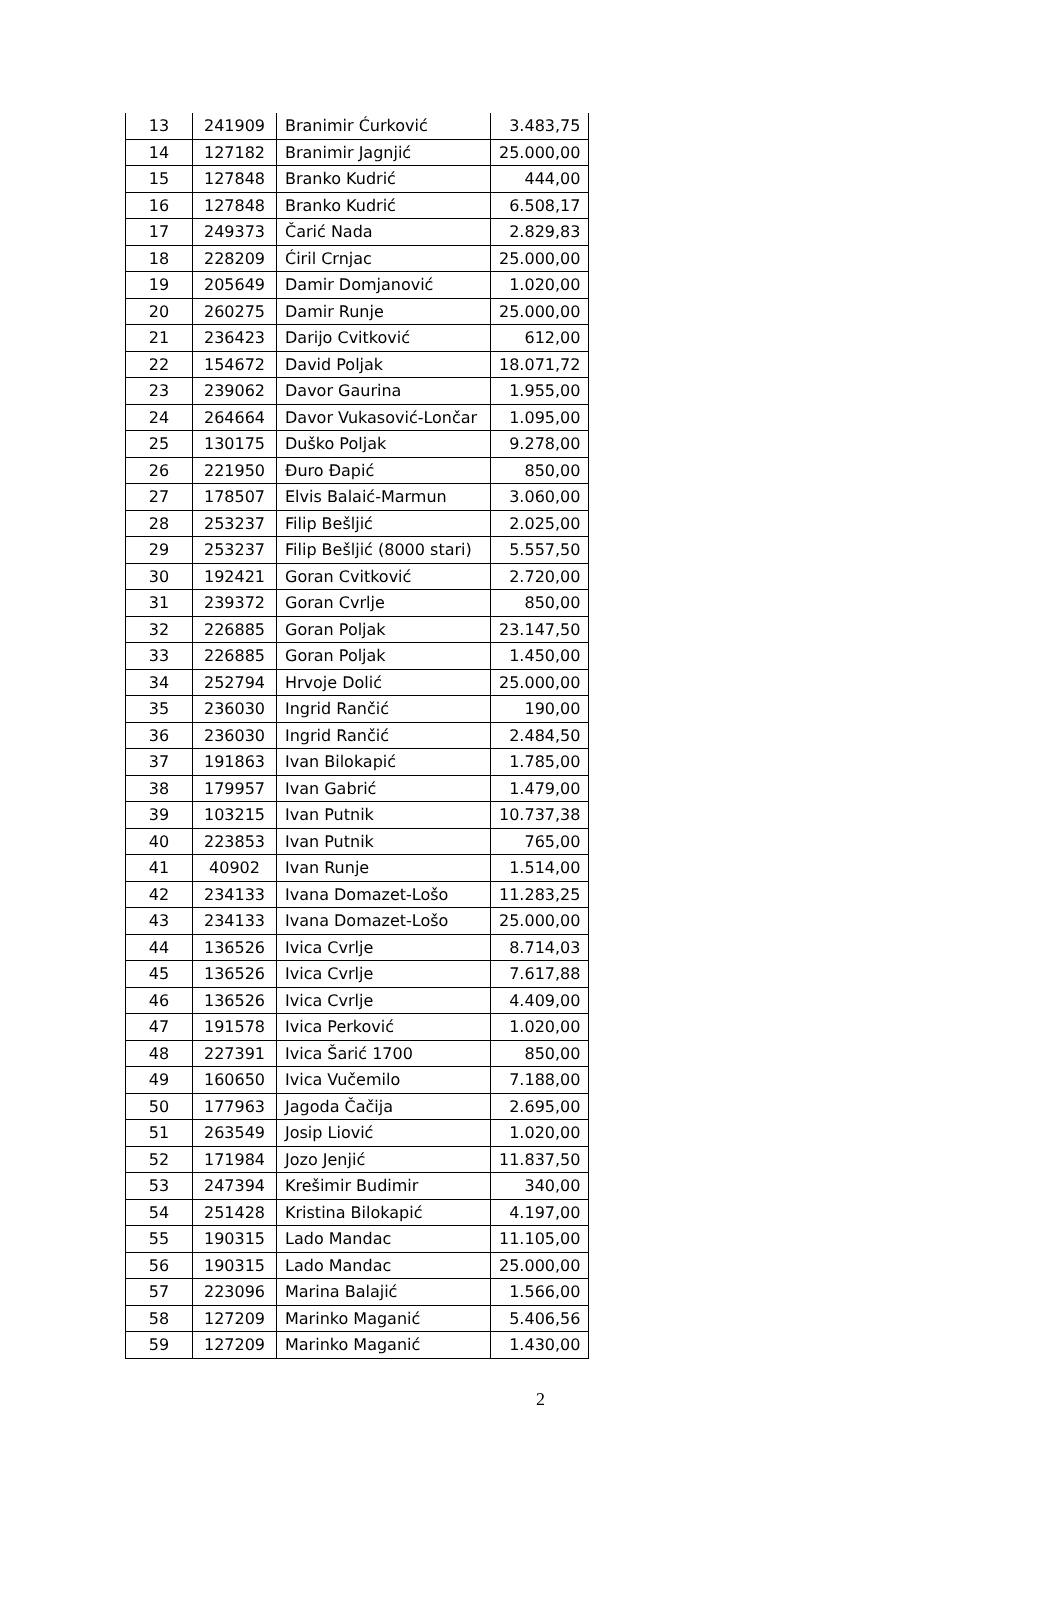| 13 | 241909 | Branimir Ćurković | 3.483,75 |
| 14 | 127182 | Branimir Jagnjić | 25.000,00 |
| 15 | 127848 | Branko Kudrić | 444,00 |
| 16 | 127848 | Branko Kudrić | 6.508,17 |
| 17 | 249373 | Čarić Nada | 2.829,83 |
| 18 | 228209 | Ćiril Crnjac | 25.000,00 |
| 19 | 205649 | Damir Domjanović | 1.020,00 |
| 20 | 260275 | Damir Runje | 25.000,00 |
| 21 | 236423 | Darijo Cvitković | 612,00 |
| 22 | 154672 | David Poljak | 18.071,72 |
| 23 | 239062 | Davor Gaurina | 1.955,00 |
| 24 | 264664 | Davor Vukasović-Lončar | 1.095,00 |
| 25 | 130175 | Duško Poljak | 9.278,00 |
| 26 | 221950 | Đuro Đapić | 850,00 |
| 27 | 178507 | Elvis Balaić-Marmun | 3.060,00 |
| 28 | 253237 | Filip Bešljić | 2.025,00 |
| 29 | 253237 | Filip Bešljić (8000 stari) | 5.557,50 |
| 30 | 192421 | Goran Cvitković | 2.720,00 |
| 31 | 239372 | Goran Cvrlje | 850,00 |
| 32 | 226885 | Goran Poljak | 23.147,50 |
| 33 | 226885 | Goran Poljak | 1.450,00 |
| 34 | 252794 | Hrvoje Dolić | 25.000,00 |
| 35 | 236030 | Ingrid Rančić | 190,00 |
| 36 | 236030 | Ingrid Rančić | 2.484,50 |
| 37 | 191863 | Ivan Bilokapić | 1.785,00 |
| 38 | 179957 | Ivan Gabrić | 1.479,00 |
| 39 | 103215 | Ivan Putnik | 10.737,38 |
| 40 | 223853 | Ivan Putnik | 765,00 |
| 41 | 40902 | Ivan Runje | 1.514,00 |
| 42 | 234133 | Ivana Domazet-Lošo | 11.283,25 |
| 43 | 234133 | Ivana Domazet-Lošo | 25.000,00 |
| 44 | 136526 | Ivica Cvrlje | 8.714,03 |
| 45 | 136526 | Ivica Cvrlje | 7.617,88 |
| 46 | 136526 | Ivica Cvrlje | 4.409,00 |
| 47 | 191578 | Ivica Perković | 1.020,00 |
| 48 | 227391 | Ivica Šarić 1700 | 850,00 |
| 49 | 160650 | Ivica Vučemilo | 7.188,00 |
| 50 | 177963 | Jagoda Čačija | 2.695,00 |
| 51 | 263549 | Josip Liović | 1.020,00 |
| 52 | 171984 | Jozo Jenjić | 11.837,50 |
| 53 | 247394 | Krešimir Budimir | 340,00 |
| 54 | 251428 | Kristina Bilokapić | 4.197,00 |
| 55 | 190315 | Lado Mandac | 11.105,00 |
| 56 | 190315 | Lado Mandac | 25.000,00 |
| 57 | 223096 | Marina Balajić | 1.566,00 |
| 58 | 127209 | Marinko Maganić | 5.406,56 |
| 59 | 127209 | Marinko Maganić | 1.430,00 |
2